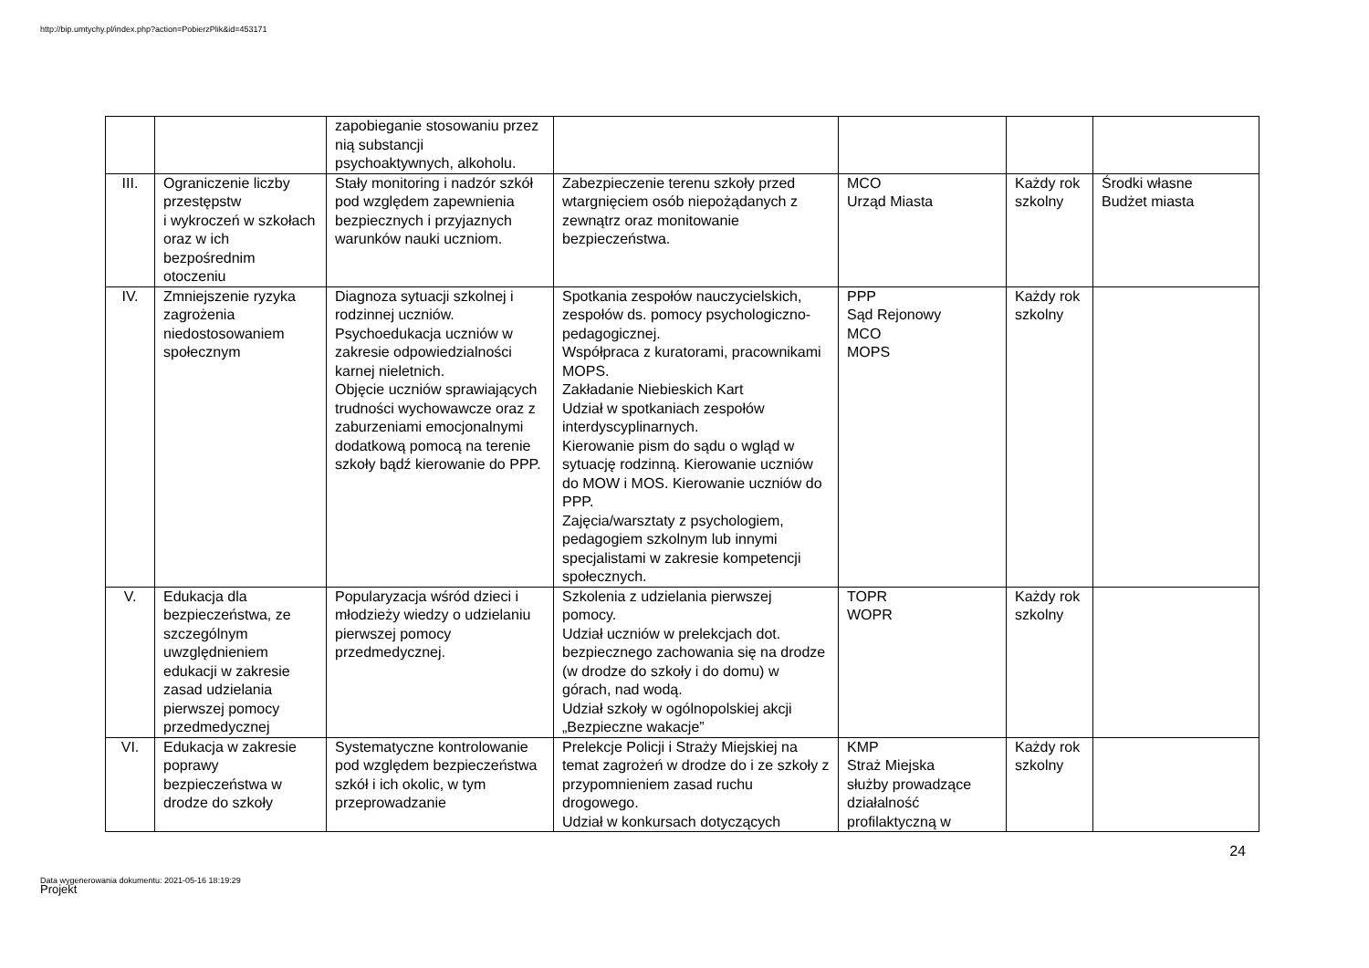http://bip.umtychy.pl/index.php?action=PobierzPlik&id=453171
| | | zapobieganie stosowaniu przez nią substancji psychoaktywnych, alkoholu. | | | | |
| III. | Ograniczenie liczby przestępstw i wykroczeń w szkołach oraz w ich bezpośrednim otoczeniu | Stały monitoring i nadzór szkół pod względem zapewnienia bezpiecznych i przyjaznych warunków nauki uczniom. | Zabezpieczenie terenu szkoły przed wtargnięciem osób niepożądanych z zewnątrz oraz monitowanie bezpieczeństwa. | MCO Urząd Miasta | Każdy rok szkolny | Środki własne Budżet miasta |
| IV. | Zmniejszenie ryzyka zagrożenia niedostosowaniem społecznym | Diagnoza sytuacji szkolnej i rodzinnej uczniów. Psychoedukacja uczniów w zakresie odpowiedzialności karnej nieletnich. Objęcie uczniów sprawiających trudności wychowawcze oraz z zaburzeniami emocjonalnymi dodatkową pomocą na terenie szkoły bądź kierowanie do PPP. | Spotkania zespołów nauczycielskich, zespołów ds. pomocy psychologiczno-pedagogicznej. Współpraca z kuratorami, pracownikami MOPS. Zakładanie Niebieskich Kart Udział w spotkaniach zespołów interdyscyplinarnych. Kierowanie pism do sądu o wgląd w sytuację rodzinną. Kierowanie uczniów do MOW i MOS. Kierowanie uczniów do PPP. Zajęcia/warsztaty z psychologiem, pedagogiem szkolnym lub innymi specjalistami w zakresie kompetencji społecznych. | PPP Sąd Rejonowy MCO MOPS | Każdy rok szkolny | |
| V. | Edukacja dla bezpieczeństwa, ze szczególnym uwzględnieniem edukacji w zakresie zasad udzielania pierwszej pomocy przedmedycznej | Popularyzacja wśród dzieci i młodzieży wiedzy o udzielaniu pierwszej pomocy przedmedycznej. | Szkolenia z udzielania pierwszej pomocy. Udział uczniów w prelekcjach dot. bezpiecznego zachowania się na drodze (w drodze do szkoły i do domu) w górach, nad wodą. Udział szkoły w ogólnopolskiej akcji „Bezpieczne wakacje” | TOPR WOPR | Każdy rok szkolny | |
| VI. | Edukacja w zakresie poprawy bezpieczeństwa w drodze do szkoły | Systematyczne kontrolowanie pod względem bezpieczeństwa szkół i ich okolic, w tym przeprowadzanie | Prelekcje Policji i Straży Miejskiej na temat zagrożeń w drodze do i ze szkoły z przypomnieniem zasad ruchu drogowego. Udział w konkursach dotyczących | KMP Straż Miejska służby prowadzące działalność profilaktyczną w | Każdy rok szkolny | |
24
Data wygenerowania dokumentu: 2021-05-16 18:19:29
Projekt